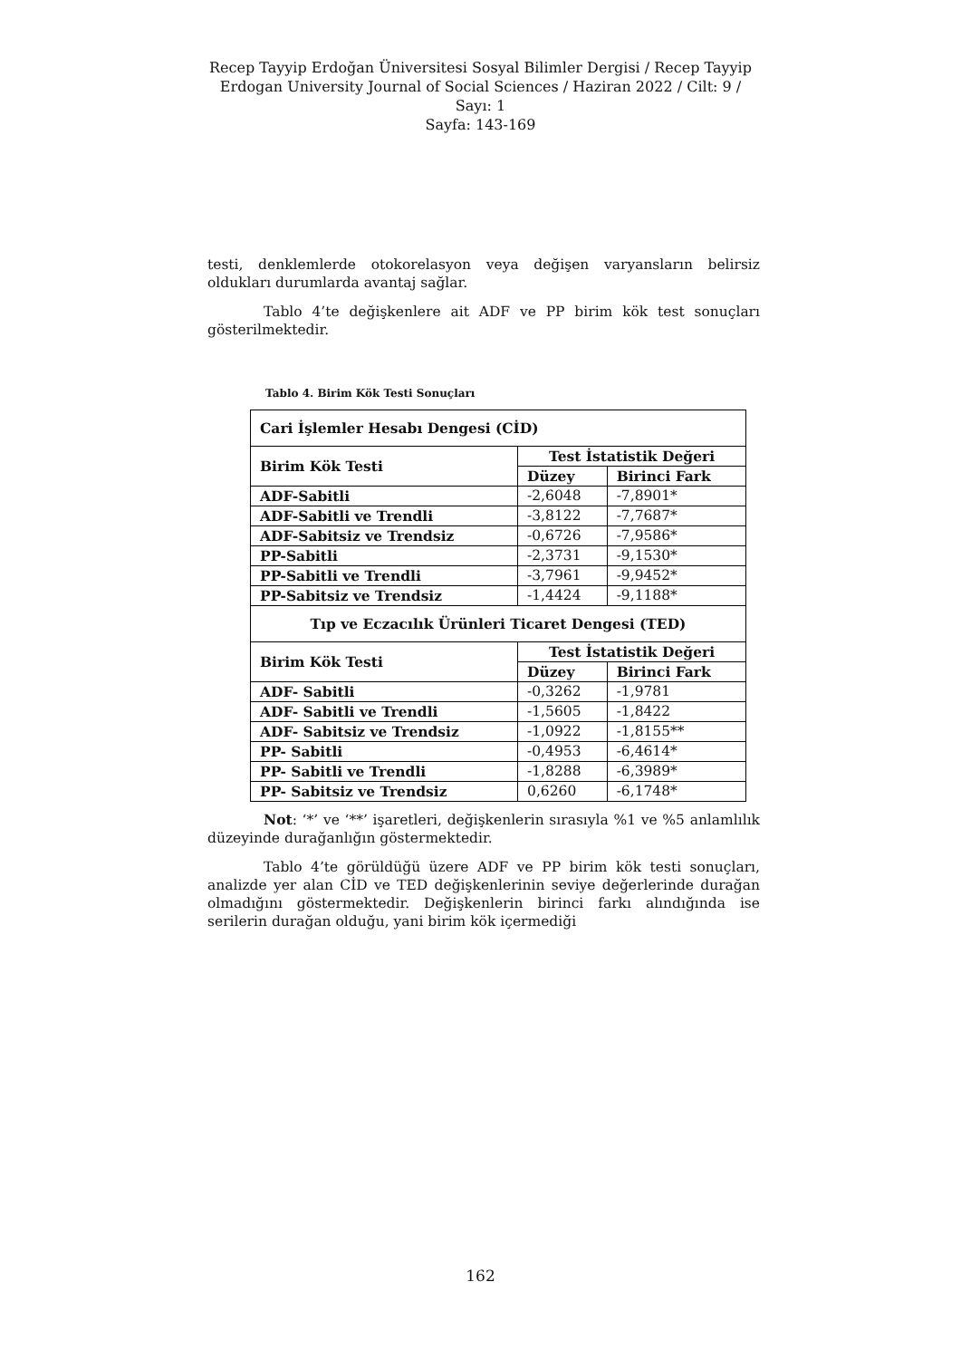Recep Tayyip Erdoğan Üniversitesi Sosyal Bilimler Dergisi / Recep Tayyip Erdogan University Journal of Social Sciences / Haziran 2022 / Cilt: 9 / Sayı: 1
Sayfa: 143-169
testi, denklemlerde otokorelasyon veya değişen varyansların belirsiz oldukları durumlarda avantaj sağlar.
Tablo 4’te değişkenlere ait ADF ve PP birim kök test sonuçları gösterilmektedir.
Tablo 4. Birim Kök Testi Sonuçları
| Cari İşlemler Hesabı Dengesi (CİD) | | |
| --- | --- | --- |
| Birim Kök Testi | Test İstatistik Değeri | |
| | Düzey | Birinci Fark |
| ADF-Sabitli | -2,6048 | -7,8901* |
| ADF-Sabitli ve Trendli | -3,8122 | -7,7687* |
| ADF-Sabitsiz ve Trendsiz | -0,6726 | -7,9586* |
| PP-Sabitli | -2,3731 | -9,1530* |
| PP-Sabitli ve Trendli | -3,7961 | -9,9452* |
| PP-Sabitsiz ve Trendsiz | -1,4424 | -9,1188* |
| Tıp ve Eczacılık Ürünleri Ticaret Dengesi (TED) | | |
| Birim Kök Testi | Test İstatistik Değeri | |
| | Düzey | Birinci Fark |
| ADF- Sabitli | -0,3262 | -1,9781 |
| ADF- Sabitli ve Trendli | -1,5605 | -1,8422 |
| ADF- Sabitsiz ve Trendsiz | -1,0922 | -1,8155** |
| PP- Sabitli | -0,4953 | -6,4614* |
| PP- Sabitli ve Trendli | -1,8288 | -6,3989* |
| PP- Sabitsiz ve Trendsiz | 0,6260 | -6,1748* |
Not: ‘*’ ve ‘**’ işaretleri, değişkenlerin sırasıyla %1 ve %5 anlamlılık düzeyinde durağanlığın göstermektedir.
Tablo 4’te görüldüğü üzere ADF ve PP birim kök testi sonuçları, analizde yer alan CİD ve TED değişkenlerinin seviye değerlerinde durağan olmadığını göstermektedir. Değişkenlerin birinci farkı alındığında ise serilerin durağan olduğu, yani birim kök içermediği
162